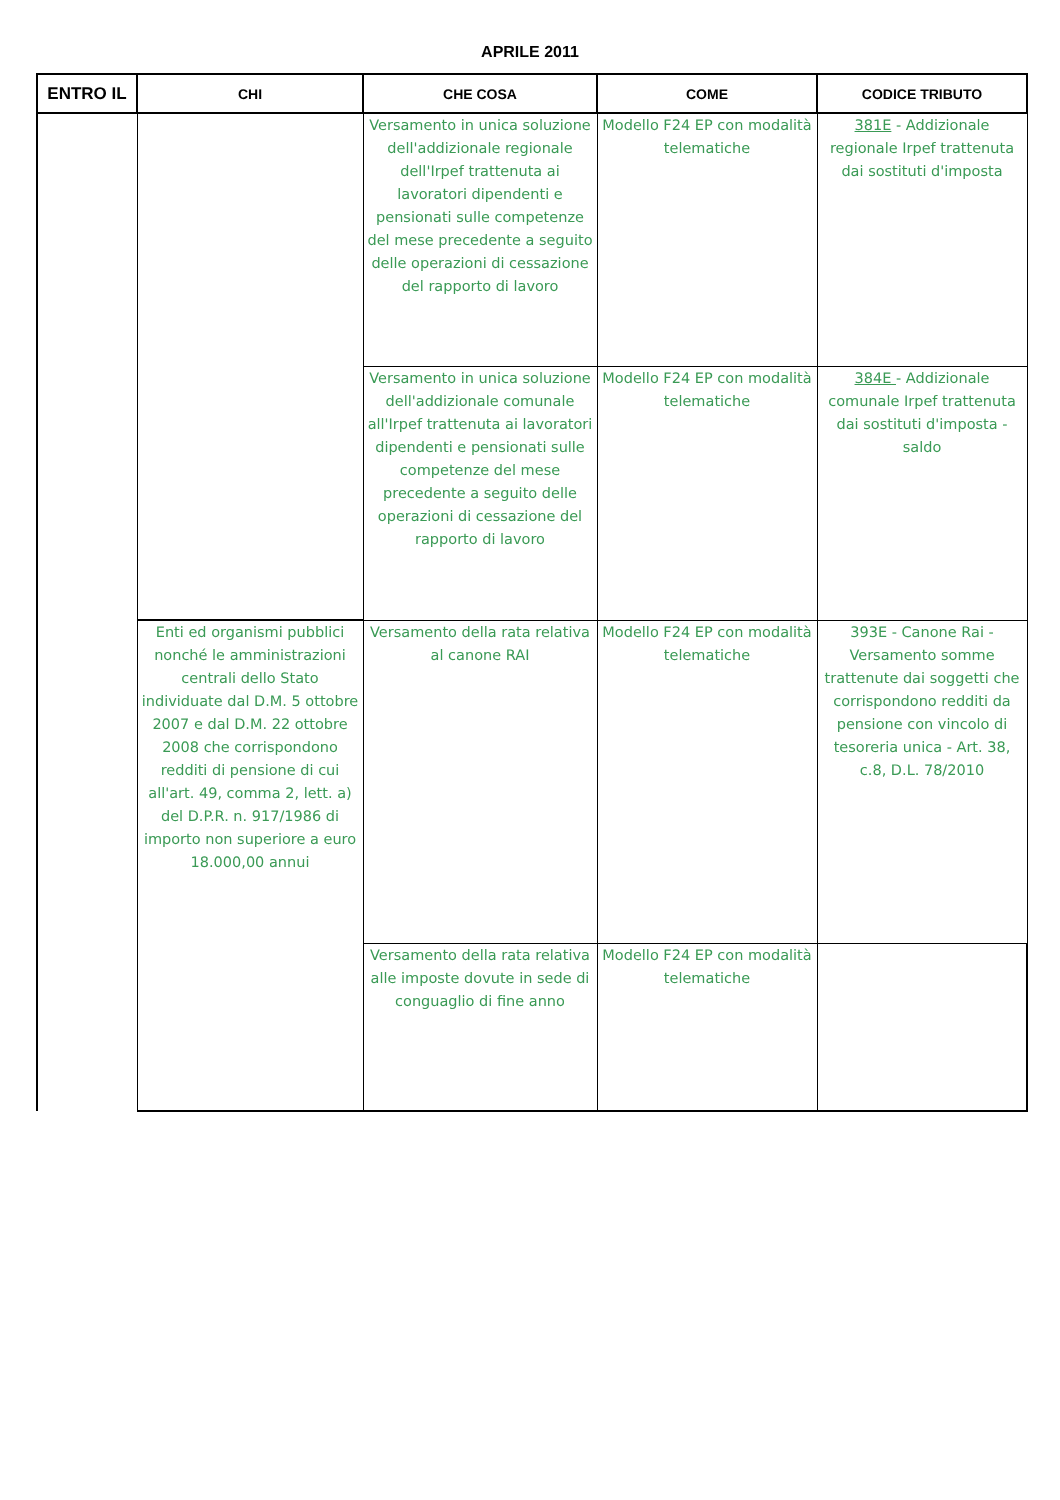APRILE 2011
| ENTRO IL | CHI | CHE COSA | COME | CODICE TRIBUTO |
| --- | --- | --- | --- | --- |
| | | Versamento in unica soluzione dell'addizionale regionale dell'Irpef trattenuta ai lavoratori dipendenti e pensionati sulle competenze del mese precedente a seguito delle operazioni di cessazione del rapporto di lavoro | Modello F24 EP con modalità telematiche | 381E - Addizionale regionale Irpef trattenuta dai sostituti d'imposta |
| | | Versamento in unica soluzione dell'addizionale comunale all'Irpef trattenuta ai lavoratori dipendenti e pensionati sulle competenze del mese precedente a seguito delle operazioni di cessazione del rapporto di lavoro | Modello F24 EP con modalità telematiche | 384E - Addizionale comunale Irpef trattenuta dai sostituti d'imposta - saldo |
| | Enti ed organismi pubblici nonché le amministrazioni centrali dello Stato individuate dal D.M. 5 ottobre 2007 e dal D.M. 22 ottobre 2008 che corrispondono redditi di pensione di cui all'art. 49, comma 2, lett. a) del D.P.R. n. 917/1986 di importo non superiore a euro 18.000,00 annui | Versamento della rata relativa al canone RAI | Modello F24 EP con modalità telematiche | 393E - Canone Rai - Versamento somme trattenute dai soggetti che corrispondono redditi da pensione con vincolo di tesoreria unica - Art. 38, c.8, D.L. 78/2010 |
| | | Versamento della rata relativa alle imposte dovute in sede di conguaglio di fine anno | Modello F24 EP con modalità telematiche | |